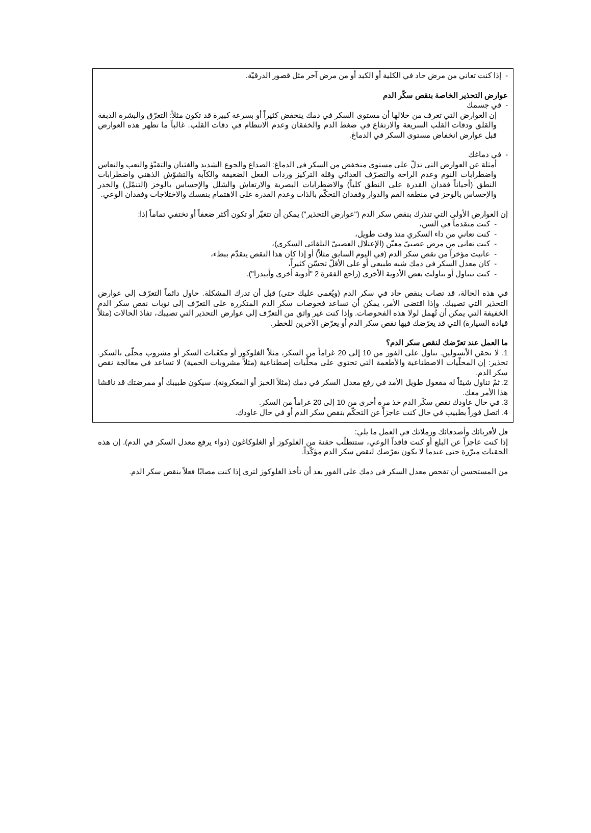- إذا كنت تعاني من مرض حاد في الكلية أو الكبد أو من مرض آخر مثل قصور الدرقيّة.
عوارض التحذير الخاصة بنقص سكّر الدم
- في جسمك
إن العوارض التي تعرف من خلالها أن مستوى السكر في دمك ينخفض كثيراً أو بسرعة كبيرة قد تكون مثلاً: التعرّق والبشرة الدبقة والقلق ودقات القلب السريعة والارتفاع في ضغط الدم والخفقان وعدم الانتظام في دقات القلب. غالباً ما تظهر هذه العوارض قبل عوارض انخفاض مستوى السكر في الدماغ.
- في دماغك
أمثلة عن العوارض التي تدلّ على مستوى منخفض من السكر في الدماغ: الصداع والجوع الشديد والغثيان والتقيّؤ والتعب والنعاس واضطرابات النوم وعدم الراحة والتصرّف العدائي وقلة التركيز وردات الفعل الضعيفة والكآبة والتشوّش الذهني واضطرابات النطق (أحياناً فقدان القدرة على النطق كلياً) والاضطرابات البصرية والارتعاش والشلل والإحساس بالوخز (التنمّل) والخدر والإحساس بالوخز في منطقة الفم والدوار وفقدان التحكّم بالذات وعدم القدرة على الاهتمام بنفسك والاختلاجات وفقدان الوعي.
إن العوارض الأولى التي تنذرك بنقص سكر الدم ("عوارض التحذير") يمكن أن تتغيّر أو تكون أكثر ضعفاً أو تختفي تماماً إذا:
- كنت متقدماً في السن،
- كنت تعاني من داء السكري منذ وقت طويل،
- كنت تعاني من مرض عصبيّ معيّن (الإعتلال العصبيّ التلقائي السكري)،
- عانيت مؤخراً من نقص سكر الدم (في اليوم السابق مثلاً) أو إذا كان هذا النقص يتقدّم ببطء،
- كان معدل السكر في دمك شبه طبيعي أو على الأقلّ تحسّن كثيراً،
- كنت تتناول أو تناولت بعض الأدوية الأخرى (راجع الفقرة 2 "أدوية أخرى وأبيدرا").
في هذه الحالة، قد تصاب بنقص حاد في سكر الدم (ويُغمى عليك حتى) قبل أن تدرك المشكلة. حاول دائماً التعرّف إلى عوارض التحذير التي تصيبك. وإذا اقتضى الأمر، يمكن أن تساعد فحوصات سكر الدم المتكررة على التعرّف إلى نوبات نقص سكر الدم الخفيفة التي يمكن أن تُهمل لولا هذه الفحوصات. وإذا كنت غير واثق من التعرّف إلى عوارض التحذير التي تصيبك، تفادَ الحالات (مثلاً قيادة السيارة) التي قد يعرّضك فيها نقص سكر الدم أو يعرّض الآخرين للخطر.
ما العمل عند تعرّضك لنقص سكر الدم؟
1. لا تحقن الأنسولين. تناول على الفور من 10 إلى 20 غراماً من السكر، مثلاً الغلوكوز أو مكعّبات السكر أو مشروب محلّى بالسكر. تحذير: إن المحلّيات الاصطناعية والأطعمة التي تحتوي على محلّيات إصطناعية (مثلاً مشروبات الحمية) لا تساعد في معالجة نقص سكر الدم.
2. ثمّ تناول شيئاً له مفعول طويل الأمد في رفع معدل السكر في دمك (مثلاً الخبز أو المعكرونة). سيكون طبيبك أو ممرضتك قد ناقشا هذا الأمر معك.
3. في حال عاودك نقص سكّر الدم خذ مرة أخرى من 10 إلى 20 غراماً من السكر.
4. اتصل فوراً بطبيب في حال كنت عاجزاً عن التحكّم بنقص سكر الدم أو في حال عاودك.
قل لأقربائك وأصدقائك وزملائك في العمل ما يلي:
إذا كنت عاجزاً عن البلع أو كنت فاقداً الوعي، ستتطلّب حقنة من الغلوكوز أو الغلوكاغون (دواء يرفع معدل السكر في الدم). إن هذه الحقنات مبرّرة حتى عندما لا يكون تعرّضك لنقص سكر الدم مؤكّداً.
من المستحسن أن تفحص معدل السكر في دمك على الفور بعد أن تأخذ الغلوكوز لترى إذا كنت مصابًا فعلاً بنقص سكر الدم.